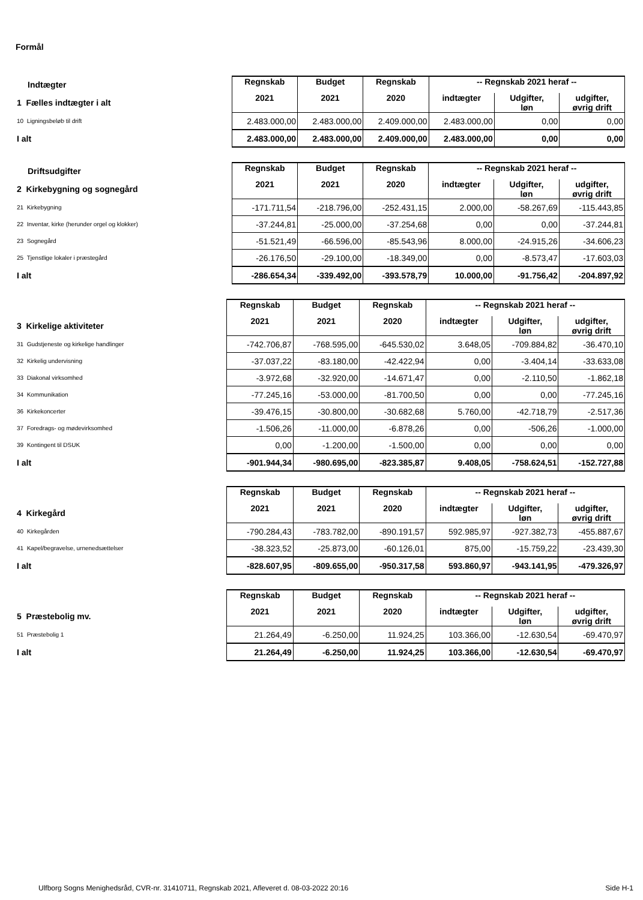Formål
| Indtægter | Regnskab | Budget | Regnskab | -- Regnskab 2021 heraf -- | | |
| 1 Fælles indtægter i alt | 2021 | 2021 | 2020 | indtægter | Udgifter, løn | udgifter, øvrig drift |
| 10 Ligningsbeløb til drift | 2.483.000,00 | 2.483.000,00 | 2.409.000,00 | 2.483.000,00 | 0,00 | 0,00 |
| I alt | 2.483.000,00 | 2.483.000,00 | 2.409.000,00 | 2.483.000,00 | 0,00 | 0,00 |
| Driftsudgifter | Regnskab | Budget | Regnskab | -- Regnskab 2021 heraf -- | | |
| 2 Kirkebygning og sognegård | 2021 | 2021 | 2020 | indtægter | Udgifter, løn | udgifter, øvrig drift |
| 21 Kirkebygning | -171.711,54 | -218.796,00 | -252.431,15 | 2.000,00 | -58.267,69 | -115.443,85 |
| 22 Inventar, kirke (herunder orgel og klokker) | -37.244,81 | -25.000,00 | -37.254,68 | 0,00 | 0,00 | -37.244,81 |
| 23 Sognegård | -51.521,49 | -66.596,00 | -85.543,96 | 8.000,00 | -24.915,26 | -34.606,23 |
| 25 Tjenstlige lokaler i præstegård | -26.176,50 | -29.100,00 | -18.349,00 | 0,00 | -8.573,47 | -17.603,03 |
| I alt | -286.654,34 | -339.492,00 | -393.578,79 | 10.000,00 | -91.756,42 | -204.897,92 |
| | Regnskab | Budget | Regnskab | -- Regnskab 2021 heraf -- | | |
| 3 Kirkelige aktiviteter | 2021 | 2021 | 2020 | indtægter | Udgifter, løn | udgifter, øvrig drift |
| 31 Gudstjeneste og kirkelige handlinger | -742.706,87 | -768.595,00 | -645.530,02 | 3.648,05 | -709.884,82 | -36.470,10 |
| 32 Kirkelig undervisning | -37.037,22 | -83.180,00 | -42.422,94 | 0,00 | -3.404,14 | -33.633,08 |
| 33 Diakonal virksomhed | -3.972,68 | -32.920,00 | -14.671,47 | 0,00 | -2.110,50 | -1.862,18 |
| 34 Kommunikation | -77.245,16 | -53.000,00 | -81.700,50 | 0,00 | 0,00 | -77.245,16 |
| 36 Kirkekoncerter | -39.476,15 | -30.800,00 | -30.682,68 | 5.760,00 | -42.718,79 | -2.517,36 |
| 37 Foredrags- og mødevirksomhed | -1.506,26 | -11.000,00 | -6.878,26 | 0,00 | -506,26 | -1.000,00 |
| 39 Kontingent til DSUK | 0,00 | -1.200,00 | -1.500,00 | 0,00 | 0,00 | 0,00 |
| I alt | -901.944,34 | -980.695,00 | -823.385,87 | 9.408,05 | -758.624,51 | -152.727,88 |
| | Regnskab | Budget | Regnskab | -- Regnskab 2021 heraf -- | | |
| 4 Kirkegård | 2021 | 2021 | 2020 | indtægter | Udgifter, løn | udgifter, øvrig drift |
| 40 Kirkegården | -790.284,43 | -783.782,00 | -890.191,57 | 592.985,97 | -927.382,73 | -455.887,67 |
| 41 Kapel/begravelse, urnenedsættelser | -38.323,52 | -25.873,00 | -60.126,01 | 875,00 | -15.759,22 | -23.439,30 |
| I alt | -828.607,95 | -809.655,00 | -950.317,58 | 593.860,97 | -943.141,95 | -479.326,97 |
| | Regnskab | Budget | Regnskab | -- Regnskab 2021 heraf -- | | |
| 5 Præstebolig mv. | 2021 | 2021 | 2020 | indtægter | Udgifter, løn | udgifter, øvrig drift |
| 51 Præstebolig 1 | 21.264,49 | -6.250,00 | 11.924,25 | 103.366,00 | -12.630,54 | -69.470,97 |
| I alt | 21.264,49 | -6.250,00 | 11.924,25 | 103.366,00 | -12.630,54 | -69.470,97 |
Ulfborg Sogns Menighedsråd, CVR-nr. 31410711, Regnskab 2021, Afleveret d. 08-03-2022 20:16 Side H-1